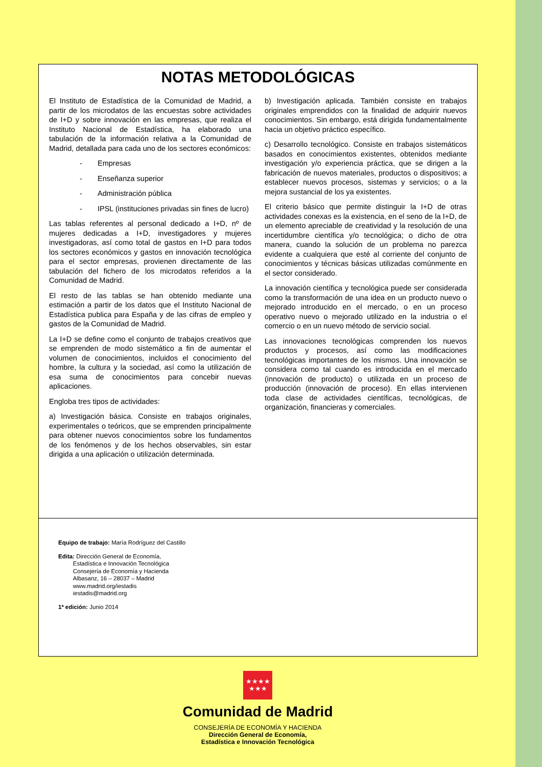NOTAS METODOLÓGICAS
El Instituto de Estadística de la Comunidad de Madrid, a partir de los microdatos de las encuestas sobre actividades de I+D y sobre innovación en las empresas, que realiza el Instituto Nacional de Estadística, ha elaborado una tabulación de la información relativa a la Comunidad de Madrid, detallada para cada uno de los sectores económicos:
- Empresas
- Enseñanza superior
- Administración pública
- IPSL (instituciones privadas sin fines de lucro)
Las tablas referentes al personal dedicado a I+D, nº de mujeres dedicadas a I+D, investigadores y mujeres investigadoras, así como total de gastos en I+D para todos los sectores económicos y gastos en innovación tecnológica para el sector empresas, provienen directamente de las tabulación del fichero de los microdatos referidos a la Comunidad de Madrid.
El resto de las tablas se han obtenido mediante una estimación a partir de los datos que el Instituto Nacional de Estadística publica para España y de las cifras de empleo y gastos de la Comunidad de Madrid.
La I+D se define como el conjunto de trabajos creativos que se emprenden de modo sistemático a fin de aumentar el volumen de conocimientos, incluidos el conocimiento del hombre, la cultura y la sociedad, así como la utilización de esa suma de conocimientos para concebir nuevas aplicaciones.
Engloba tres tipos de actividades:
a) Investigación básica. Consiste en trabajos originales, experimentales o teóricos, que se emprenden principalmente para obtener nuevos conocimientos sobre los fundamentos de los fenómenos y de los hechos observables, sin estar dirigida a una aplicación o utilización determinada.
b) Investigación aplicada. También consiste en trabajos originales emprendidos con la finalidad de adquirir nuevos conocimientos. Sin embargo, está dirigida fundamentalmente hacia un objetivo práctico específico.
c) Desarrollo tecnológico. Consiste en trabajos sistemáticos basados en conocimientos existentes, obtenidos mediante investigación y/o experiencia práctica, que se dirigen a la fabricación de nuevos materiales, productos o dispositivos; a establecer nuevos procesos, sistemas y servicios; o a la mejora sustancial de los ya existentes.
El criterio básico que permite distinguir la I+D de otras actividades conexas es la existencia, en el seno de la I+D, de un elemento apreciable de creatividad y la resolución de una incertidumbre científica y/o tecnológica; o dicho de otra manera, cuando la solución de un problema no parezca evidente a cualquiera que esté al corriente del conjunto de conocimientos y técnicas básicas utilizadas comúnmente en el sector considerado.
La innovación científica y tecnológica puede ser considerada como la transformación de una idea en un producto nuevo o mejorado introducido en el mercado, o en un proceso operativo nuevo o mejorado utilizado en la industria o el comercio o en un nuevo método de servicio social.
Las innovaciones tecnológicas comprenden los nuevos productos y procesos, así como las modificaciones tecnológicas importantes de los mismos. Una innovación se considera como tal cuando es introducida en el mercado (innovación de producto) o utilizada en un proceso de producción (innovación de proceso). En ellas intervienen toda clase de actividades científicas, tecnológicas, de organización, financieras y comerciales.
Equipo de trabajo: María Rodríguez del Castillo
Edita: Dirección General de Economía,
   Estadística e Innovación Tecnológica
   Consejería de Economía y Hacienda
   Albasanz, 16 – 28037 – Madrid
   www.madrid.org/iestadis
   iestadis@madrid.org
1ª edición: Junio 2014
★★★★
★★★
Comunidad de Madrid
CONSEJERÍA DE ECONOMÍA Y HACIENDA
Dirección General de Economía,
Estadística e Innovación Tecnológica